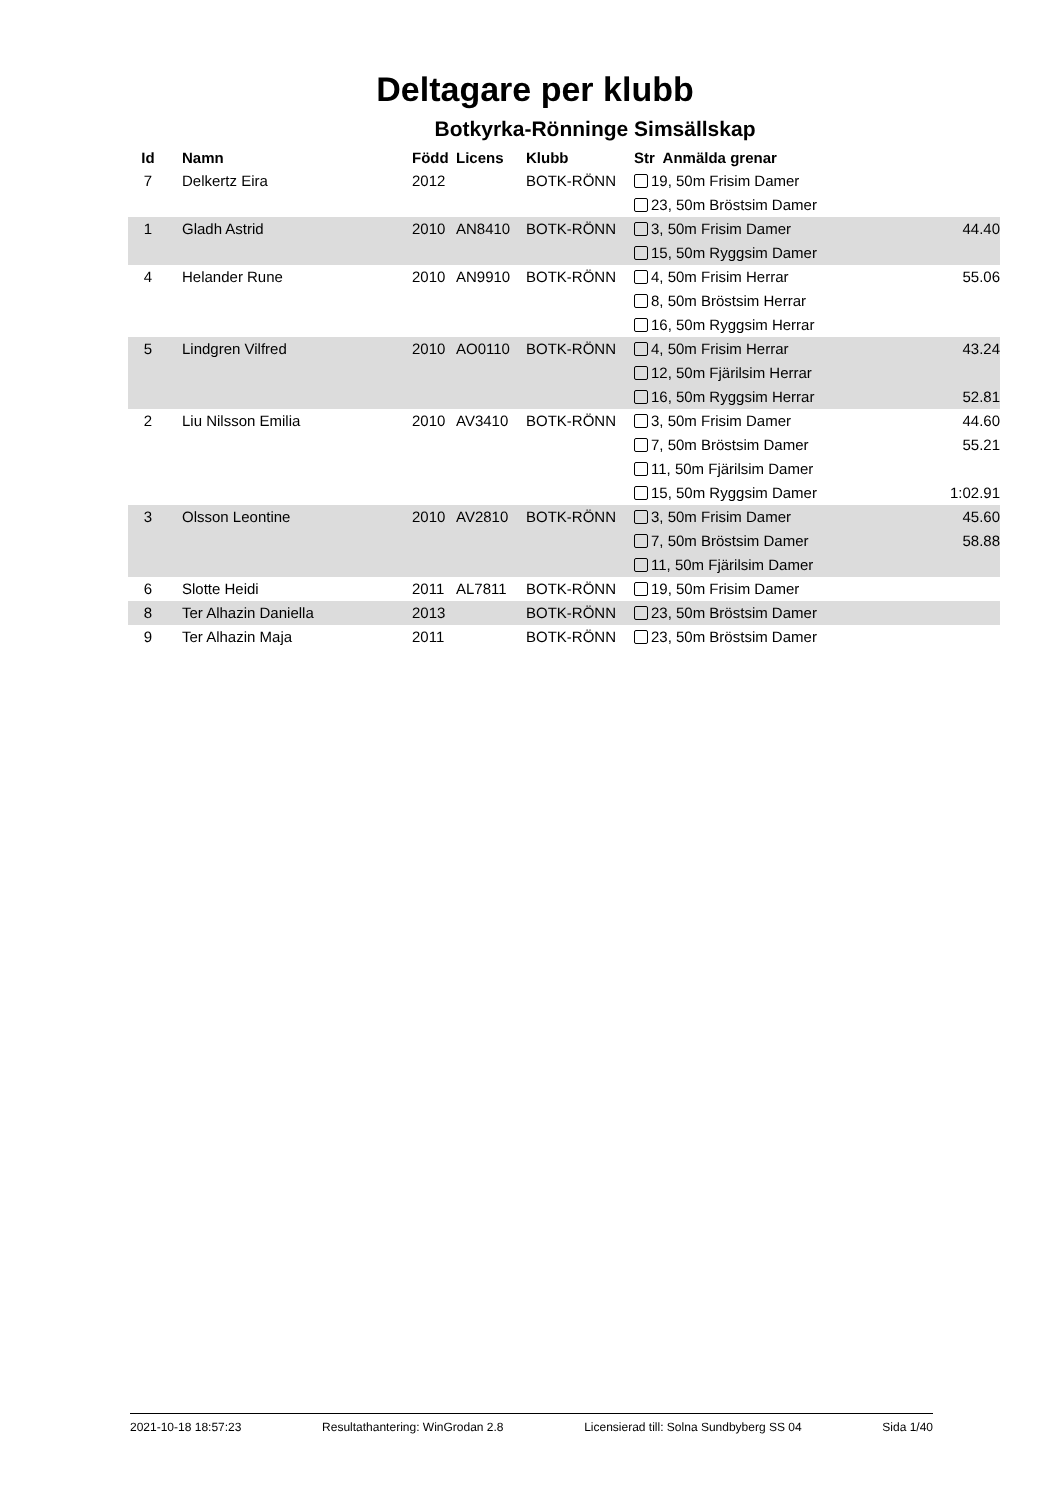Deltagare per klubb
Botkyrka-Rönninge Simsällskap
| Id | Namn | Född | Licens | Klubb | Str Anmälda grenar | |
| --- | --- | --- | --- | --- | --- | --- |
| 7 | Delkertz Eira | 2012 | | BOTK-RÖNN | 19, 50m Frisim Damer | |
| | | | | | 23, 50m Bröstsim Damer | |
| 1 | Gladh Astrid | 2010 | AN8410 | BOTK-RÖNN | 3, 50m Frisim Damer | 44.40 |
| | | | | | 15, 50m Ryggsim Damer | |
| 4 | Helander Rune | 2010 | AN9910 | BOTK-RÖNN | 4, 50m Frisim Herrar | 55.06 |
| | | | | | 8, 50m Bröstsim Herrar | |
| | | | | | 16, 50m Ryggsim Herrar | |
| 5 | Lindgren Vilfred | 2010 | AO0110 | BOTK-RÖNN | 4, 50m Frisim Herrar | 43.24 |
| | | | | | 12, 50m Fjärilsim Herrar | |
| | | | | | 16, 50m Ryggsim Herrar | 52.81 |
| 2 | Liu Nilsson Emilia | 2010 | AV3410 | BOTK-RÖNN | 3, 50m Frisim Damer | 44.60 |
| | | | | | 7, 50m Bröstsim Damer | 55.21 |
| | | | | | 11, 50m Fjärilsim Damer | |
| | | | | | 15, 50m Ryggsim Damer | 1:02.91 |
| 3 | Olsson Leontine | 2010 | AV2810 | BOTK-RÖNN | 3, 50m Frisim Damer | 45.60 |
| | | | | | 7, 50m Bröstsim Damer | 58.88 |
| | | | | | 11, 50m Fjärilsim Damer | |
| 6 | Slotte Heidi | 2011 | AL7811 | BOTK-RÖNN | 19, 50m Frisim Damer | |
| 8 | Ter Alhazin Daniella | 2013 | | BOTK-RÖNN | 23, 50m Bröstsim Damer | |
| 9 | Ter Alhazin Maja | 2011 | | BOTK-RÖNN | 23, 50m Bröstsim Damer | |
2021-10-18 18:57:23 Resultathantering: WinGrodan 2.8 Licensierad till: Solna Sundbyberg SS 04 Sida 1/40